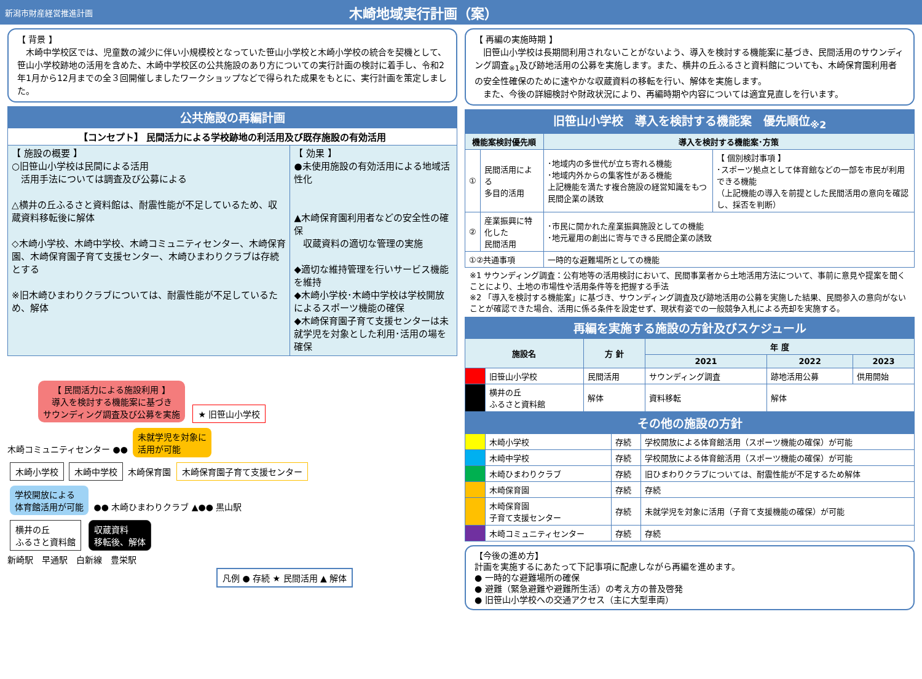新潟市財産経営推進計画
木崎地域実行計画（案）
【 背景 】
　木崎中学校区では、児童数の減少に伴い小規模校となっていた笹山小学校と木崎小学校の統合を契機として、笹山小学校跡地の活用を含めた、木崎中学校区の公共施設のあり方についての実行計画の検討に着手し、令和2年1月から12月までの全３回開催しましたワークショップなどで得られた成果をもとに、実行計画を策定しました。
公共施設の再編計画
| 【コンセプト】 民間活力による学校跡地の利活用及び既存施設の有効活用 | |
| --- | --- |
| 【 施設の概要 】 ○旧笹山小学校は民間による活用 活用手法については調査及び公募による △横井の丘ふるさと資料館は、耐震性能が不足しているため、収蔵資料移転後に解体 ◇木崎小学校、木崎中学校、木崎コミュニティセンター、木崎保育園、木崎保育園子育て支援センター、木崎ひまわりクラブは存続とする ※旧木崎ひまわりクラブについては、耐震性能が不足しているため、解体 | 【 効果 】 ●未使用施設の有効活用による地域活性化 ▲木崎保育園利用者などの安全性の確保 収蔵資料の適切な管理の実施 ◆適切な維持管理を行いサービス機能を維持 ◆木崎小学校･木崎中学校は学校開放によるスポーツ機能の確保 ◆木崎保育園子育て支援センターは未就学児を対象とした利用･活用の場を確保 |
【 民間活力による施設利用 】
導入を検討する機能案に基づき
サウンディング調査及び公募を実施
★ 旧笹山小学校
木崎コミュニティセンター ●● 未就学児を対象に
活用が可能
木崎小学校 木崎中学校 木崎保育園 木崎保育園子育て支援センター
学校開放による
体育館活用が可能 ●● 木崎ひまわりクラブ ▲●● 黒山駅
横井の丘
ふるさと資料館 収蔵資料
移転後、解体
新崎駅　早通駅　白新線　豊栄駅
凡例 ● 存続 ★ 民間活用 ▲ 解体
【 再編の実施時期 】
　旧笹山小学校は長期間利用されないことがないよう、導入を検討する機能案に基づき、民間活用のサウンディング調査<sub>※1</sub>及び跡地活用の公募を実施します。また、横井の丘ふるさと資料館についても、木崎保育園利用者の安全性確保のために速やかな収蔵資料の移転を行い、解体を実施します。
　また、今後の詳細検討や財政状況により、再編時期や内容については適宜見直しを行います。
旧笹山小学校　導入を検討する機能案　優先順位<sub>※2</sub>
| 機能案検討優先順 | | 導入を検討する機能案･方策 | |
| --- | --- | --- | --- |
| ① | 民間活用による 多目的活用 | ･地域内の多世代が立ち寄れる機能 ･地域内外からの集客性がある機能 上記機能を満たす複合施設の経営知識をもつ民間企業の誘致 | 【 個別検討事項 】 ･スポーツ拠点として体育館などの一部を市民が利用できる機能 （上記機能の導入を前提とした民間活用の意向を確認し、採否を判断） |
| ② | 産業振興に特化した 民間活用 | ･市民に開かれた産業振興施設としての機能 ･地元雇用の創出に寄与できる民間企業の誘致 | |
| ①②共通事項 | | 一時的な避難場所としての機能 | |
※1 サウンディング調査：公有地等の活用検討において、民間事業者から土地活用方法について、事前に意見や提案を聞くことにより、土地の市場性や活用条件等を把握する手法
※2 「導入を検討する機能案」に基づき、サウンディング調査及び跡地活用の公募を実施した結果、民間参入の意向がないことが確認できた場合、活用に係る条件を設定せず、現状有姿での一般競争入札による売却を実施する。
再編を実施する施設の方針及びスケジュール
| 施設名 | | 方 針 | 年 度 | | |
| --- | --- | --- | --- | --- | --- |
| | | | 2021 | 2022 | 2023 |
| | 旧笹山小学校 | 民間活用 | サウンディング調査 | 跡地活用公募 | 供用開始 |
| | 横井の丘 ふるさと資料館 | 解体 | 資料移転 | 解体 | |
その他の施設の方針
| | 木崎小学校 | 存続 | 学校開放による体育館活用（スポーツ機能の確保）が可能 |
| | 木崎中学校 | 存続 | 学校開放による体育館活用（スポーツ機能の確保）が可能 |
| | 木崎ひまわりクラブ | 存続 | 旧ひまわりクラブについては、耐震性能が不足するため解体 |
| | 木崎保育園 | 存続 | 存続 |
| | 木崎保育園 子育て支援センター | 存続 | 未就学児を対象に活用（子育て支援機能の確保）が可能 |
| | 木崎コミュニティセンター | 存続 | 存続 |
【今後の進め方】
計画を実施するにあたって下記事項に配慮しながら再編を進めます。
● 一時的な避難場所の確保
● 避難（緊急避難や避難所生活）の考え方の普及啓発
● 旧笹山小学校への交通アクセス（主に大型車両）